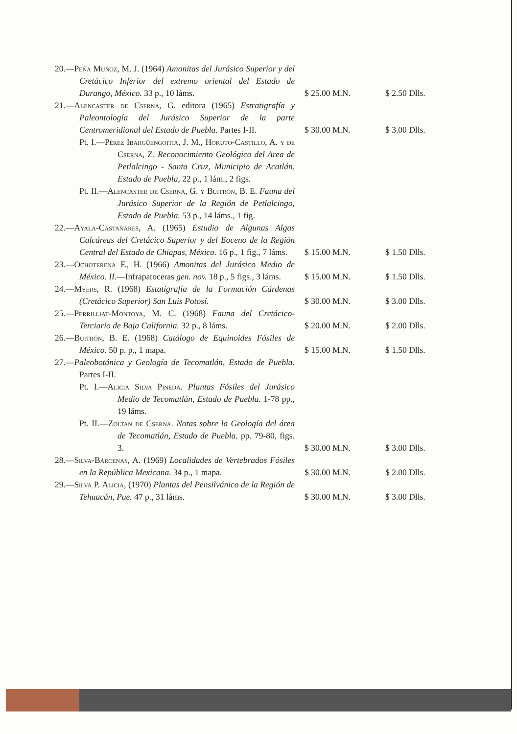| 20.— Peña Muñoz , M. J. (1964) Amonitas del Jurásico Superior y del Cretácico Inferior del extremo oriental del Estado de Durango, México. 33 p., 10 láms. | $ 25.00 M.N. | $ 2.50 Dlls. |
| 21.— Alencaster de Cserna , G. editora (1965) Estratigrafía y Paleontología del Jurásico Superior de la parte Centromeridional del Estado de Puebla. Partes I-II. | $ 30.00 M.N. | $ 3.00 Dlls. |
| Pt. I.— Pérez Ibargüengoitia , J. M., Hokuto-Castillo , A. y de Cserna , Z. Reconocimiento Geológico del Area de Petlalcingo - Santa Cruz, Municipio de Acatlán, Estado de Puebla, 22 p., 1 lám., 2 figs. | | |
| Pt. II.— Alencaster de Cserna , G. y Buitrón , B. E. Fauna del Jurásico Superior de la Región de Petlalcingo, Estado de Puebla. 53 p., 14 láms., 1 fig. | | |
| 22.— Ayala-Castañares , A. (1965) Estudio de Algunas Algas Calcáreas del Cretácico Superior y del Eoceno de la Región Central del Estado de Chiapas, México. 16 p., 1 fig., 7 láms. | $ 15.00 M.N. | $ 1.50 Dlls. |
| 23.— Ochoterena F., H. (1966) Amonitas del Jurásico Medio de México. II. —Infrapatoceras gen. nov. 18 p., 5 figs., 3 láms. | $ 15.00 M.N. | $ 1.50 Dlls. |
| 24.— Myers , R. (1968) Estatigrafía de la Formación Cárdenas (Cretácico Superior) San Luis Potosí. | $ 30.00 M.N. | $ 3.00 Dlls. |
| 25.— Perrilliat-Montoya , M. C. (1968) Fauna del Cretácico-Terciario de Baja California. 32 p., 8 láms. | $ 20.00 M.N. | $ 2.00 Dlls. |
| 26.— Buitrón , B. E. (1968) Catálogo de Equinoides Fósiles de México. 50 p. p., 1 mapa. | $ 15.00 M.N. | $ 1.50 Dlls. |
| 27.— Paleobotánica y Geología de Tecomatlán, Estado de Puebla. Partes I-II. | | |
| Pt. I.— Alicia Silva Pineda . Plantas Fósiles del Jurásico Medio de Tecomatlán, Estado de Puebla. 1-78 pp., 19 láms. | | |
| Pt. II.— Zoltan de Cserna . Notas sobre la Geología del área de Tecomatlán, Estado de Puebla. pp. 79-80, figs. 3. | $ 30.00 M.N. | $ 3.00 Dlls. |
| 28.— Silva-Bárcenas , A. (1969) Localidades de Vertebrados Fósiles en la República Mexicana. 34 p., 1 mapa. | $ 30.00 M.N. | $ 2.00 Dlls. |
| 29.— Silva P. Alicia , (1970) Plantas del Pensilvánico de la Región de Tehuacán, Pue. 47 p., 31 láms. | $ 30.00 M.N. | $ 3.00 Dlls. |